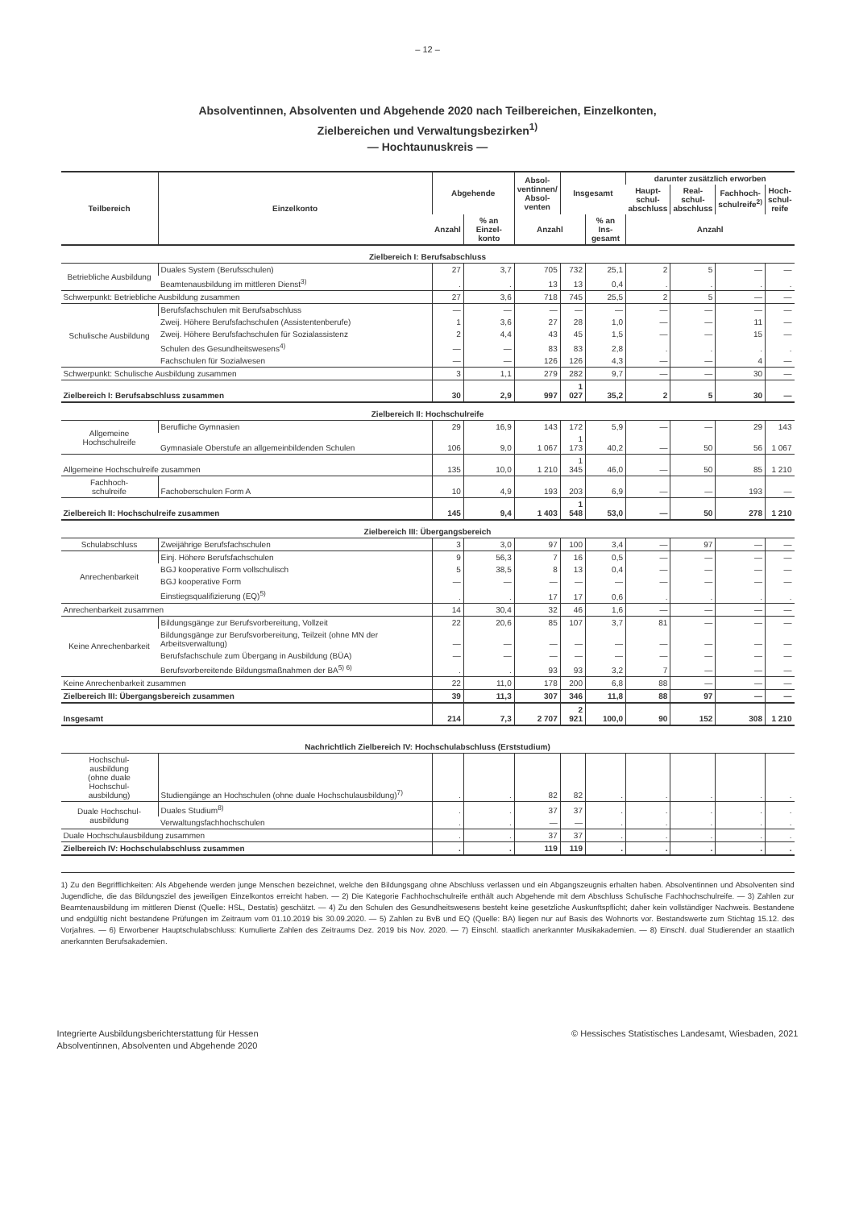– 12 –
Absolventinnen, Absolventen und Abgehende 2020 nach Teilbereichen, Einzelkonten,
Zielbereichen und Verwaltungsbezirken<sup>1)</sup>
— Hochtaunuskreis —
| Teilbereich | Einzelkonto | Abgehende | | Absol- ventinnen/ Absol- venten | Insgesamt | | darunter zusätzlich erworben | | | |
| --- | --- | --- | --- | --- | --- | --- | --- | --- | --- | --- |
| | | | | | | | Haupt- schul- abschluss | Real- schul- abschluss | Fachhoch- schulreife<sup>2)</sup> | Hoch- schul- reife |
| | | Anzahl | % an Einzel- konto | Anzahl | | % an Ins- gesamt | Anzahl | | | |
| Zielbereich I: Berufsabschluss | | | | | | | | | | |
| Betriebliche Ausbildung | Duales System (Berufsschulen) | 27 | 3,7 | 705 | 732 | 25,1 | 2 | 5 | — | — |
| | Beamtenausbildung im mittleren Dienst<sup>3)</sup> | . | . | 13 | 13 | 0,4 | . | . | . | . |
| Schwerpunkt: Betriebliche Ausbildung zusammen | | 27 | 3,6 | 718 | 745 | 25,5 | 2 | 5 | — | — |
| Schulische Ausbildung | Berufsfachschulen mit Berufsabschluss | — | — | — | — | — | — | — | — | — |
| | Zweij. Höhere Berufsfachschulen (Assistentenberufe) | 1 | 3,6 | 27 | 28 | 1,0 | — | — | 11 | — |
| | Zweij. Höhere Berufsfachschulen für Sozialassistenz | 2 | 4,4 | 43 | 45 | 1,5 | — | — | 15 | — |
| | Schulen des Gesundheitswesens<sup>4)</sup> | — | — | 83 | 83 | 2,8 | . | . | . | . |
| | Fachschulen für Sozialwesen | — | — | 126 | 126 | 4,3 | — | — | 4 | — |
| Schwerpunkt: Schulische Ausbildung zusammen | | 3 | 1,1 | 279 | 282 | 9,7 | — | — | 30 | — |
| Zielbereich I: Berufsabschluss zusammen | | 30 | 2,9 | 997 | 1 027 | 35,2 | 2 | 5 | 30 | — |
| Zielbereich II: Hochschulreife | | | | | | | | | | |
| Allgemeine Hochschulreife | Berufliche Gymnasien | 29 | 16,9 | 143 | 172 | 5,9 | — | — | 29 | 143 |
| | Gymnasiale Oberstufe an allgemeinbildenden Schulen | 106 | 9,0 | 1 067 | 1 173 | 40,2 | — | 50 | 56 | 1 067 |
| Allgemeine Hochschulreife zusammen | | 135 | 10,0 | 1 210 | 1 345 | 46,0 | — | 50 | 85 | 1 210 |
| Fachhoch- schulreife | Fachoberschulen Form A | 10 | 4,9 | 193 | 203 | 6,9 | — | — | 193 | — |
| Zielbereich II: Hochschulreife zusammen | | 145 | 9,4 | 1 403 | 1 548 | 53,0 | — | 50 | 278 | 1 210 |
| Zielbereich III: Übergangsbereich | | | | | | | | | | |
| Schulabschluss | Zweijährige Berufsfachschulen | 3 | 3,0 | 97 | 100 | 3,4 | — | 97 | — | — |
| Anrechenbarkeit | Einj. Höhere Berufsfachschulen | 9 | 56,3 | 7 | 16 | 0,5 | — | — | — | — |
| | BGJ kooperative Form vollschulisch | 5 | 38,5 | 8 | 13 | 0,4 | — | — | — | — |
| | BGJ kooperative Form | — | — | — | — | — | — | — | — | — |
| | Einstiegsqualifizierung (EQ)<sup>5)</sup> | . | . | 17 | 17 | 0,6 | . | . | . | . |
| Anrechenbarkeit zusammen | | 14 | 30,4 | 32 | 46 | 1,6 | — | — | — | — |
| Keine Anrechenbarkeit | Bildungsgänge zur Berufsvorbereitung, Vollzeit | 22 | 20,6 | 85 | 107 | 3,7 | 81 | — | — | — |
| | Bildungsgänge zur Berufsvorbereitung, Teilzeit (ohne MN der Arbeitsverwaltung) | — | — | — | — | — | — | — | — | — |
| | Berufsfachschule zum Übergang in Ausbildung (BÜA) | — | — | — | — | — | — | — | — | — |
| | Berufsvorbereitende Bildungsmaßnahmen der BA<sup>5) 6)</sup> | . | . | 93 | 93 | 3,2 | 7 | — | — | — |
| Keine Anrechenbarkeit zusammen | | 22 | 11,0 | 178 | 200 | 6,8 | 88 | — | — | — |
| Zielbereich III: Übergangsbereich zusammen | | 39 | 11,3 | 307 | 346 | 11,8 | 88 | 97 | — | — |
| Insgesamt | | 214 | 7,3 | 2 707 | 2 921 | 100,0 | 90 | 152 | 308 | 1 210 |
| Nachrichtlich Zielbereich IV: Hochschulabschluss (Erststudium) | | | | | | | | | | |
| Hochschul- ausbildung (ohne duale Hochschul- ausbildung) | Studiengänge an Hochschulen (ohne duale Hochschulausbildung)<sup>7)</sup> | . | . | 82 | 82 | . | . | . | . | . |
| Duale Hochschul- ausbildung | Duales Studium<sup>8)</sup> | . | . | 37 | 37 | . | . | . | . | . |
| | Verwaltungsfachhochschulen | . | . | — | — | . | . | . | . | . |
| Duale Hochschulausbildung zusammen | | . | . | 37 | 37 | . | . | . | . | . |
| Zielbereich IV: Hochschulabschluss zusammen | | . | . | 119 | 119 | . | . | . | . | . |
1) Zu den Begrifflichkeiten: Als Abgehende werden junge Menschen bezeichnet, welche den Bildungsgang ohne Abschluss verlassen und ein Abgangszeugnis erhalten haben. Absolventinnen und Absolventen sind Jugendliche, die das Bildungsziel des jeweiligen Einzelkontos erreicht haben. — 2) Die Kategorie Fachhochschulreife enthält auch Abgehende mit dem Abschluss Schulische Fachhochschulreife. — 3) Zahlen zur Beamtenausbildung im mittleren Dienst (Quelle: HSL, Destatis) geschätzt. — 4) Zu den Schulen des Gesundheitswesens besteht keine gesetzliche Auskunftspflicht; daher kein vollständiger Nachweis. Bestandene und endgültig nicht bestandene Prüfungen im Zeitraum vom 01.10.2019 bis 30.09.2020. — 5) Zahlen zu BvB und EQ (Quelle: BA) liegen nur auf Basis des Wohnorts vor. Bestandswerte zum Stichtag 15.12. des Vorjahres. — 6) Erworbener Hauptschulabschluss: Kumulierte Zahlen des Zeitraums Dez. 2019 bis Nov. 2020. — 7) Einschl. staatlich anerkannter Musikakademien. — 8) Einschl. dual Studierender an staatlich anerkannten Berufsakademien.
Integrierte Ausbildungsberichterstattung für Hessen
Absolventinnen, Absolventen und Abgehende 2020
© Hessisches Statistisches Landesamt, Wiesbaden, 2021